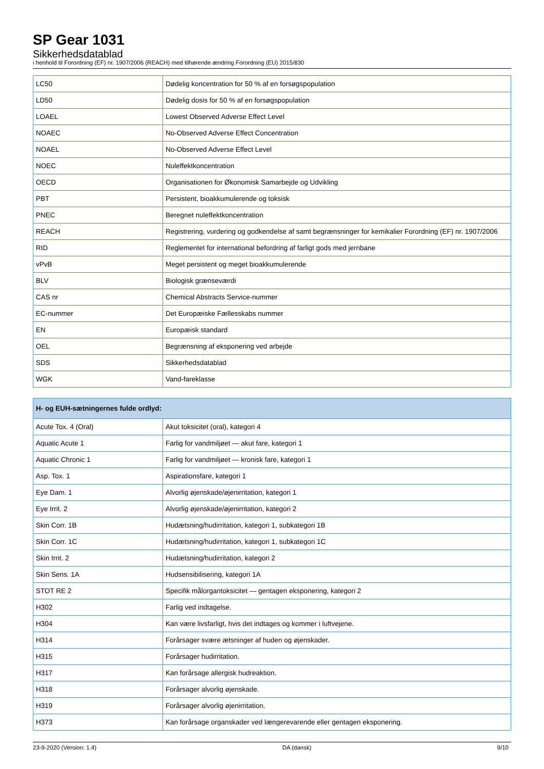SP Gear 1031
Sikkerhedsdatablad
i henhold til Forordning (EF) nr. 1907/2006 (REACH) med tilhørende ændring Forordning (EU) 2015/830
| LC50 | Dødelig koncentration for 50 % af en forsøgspopulation |
| LD50 | Dødelig dosis for 50 % af en forsøgspopulation |
| LOAEL | Lowest Observed Adverse Effect Level |
| NOAEC | No-Observed Adverse Effect Concentration |
| NOAEL | No-Observed Adverse Effect Level |
| NOEC | Nuleffektkoncentration |
| OECD | Organisationen for Økonomisk Samarbejde og Udvikling |
| PBT | Persistent, bioakkumulerende og toksisk |
| PNEC | Beregnet nuleffektkoncentration |
| REACH | Registrering, vurdering og godkendelse af samt begrænsninger for kemikalier Forordning (EF) nr. 1907/2006 |
| RID | Reglementet for international befordring af farligt gods med jernbane |
| vPvB | Meget persistent og meget bioakkumulerende |
| BLV | Biologisk grænseværdi |
| CAS nr | Chemical Abstracts Service-nummer |
| EC-nummer | Det Europæiske Fællesskabs nummer |
| EN | Europæisk standard |
| OEL | Begrænsning af eksponering ved arbejde |
| SDS | Sikkerhedsdatablad |
| WGK | Vand-fareklasse |
| H- og EUH-sætningernes fulde ordlyd: | |
| --- | --- |
| Acute Tox. 4 (Oral) | Akut toksicitet (oral), kategori 4 |
| Aquatic Acute 1 | Farlig for vandmiljøet — akut fare, kategori 1 |
| Aquatic Chronic 1 | Farlig for vandmiljøet — kronisk fare, kategori 1 |
| Asp. Tox. 1 | Aspirationsfare, kategori 1 |
| Eye Dam. 1 | Alvorlig øjenskade/øjenirritation, kategori 1 |
| Eye Irrit. 2 | Alvorlig øjenskade/øjenirritation, kategori 2 |
| Skin Corr. 1B | Hudætsning/hudirritation, kategori 1, subkategori 1B |
| Skin Corr. 1C | Hudætsning/hudirritation, kategori 1, subkategori 1C |
| Skin Irrit. 2 | Hudætsning/hudirritation, kategori 2 |
| Skin Sens. 1A | Hudsensibilisering, kategori 1A |
| STOT RE 2 | Specifik målorgantoksicitet — gentagen eksponering, kategori 2 |
| H302 | Farlig ved indtagelse. |
| H304 | Kan være livsfarligt, hvis det indtages og kommer i luftvejene. |
| H314 | Forårsager svære ætsninger af huden og øjenskader. |
| H315 | Forårsager hudirritation. |
| H317 | Kan forårsage allergisk hudreaktion. |
| H318 | Forårsager alvorlig øjenskade. |
| H319 | Forårsager alvorlig øjenirritation. |
| H373 | Kan forårsage organskader ved længerevarende eller gentagen eksponering. |
23-9-2020 (Version: 1.4) DA (dansk) 9/10